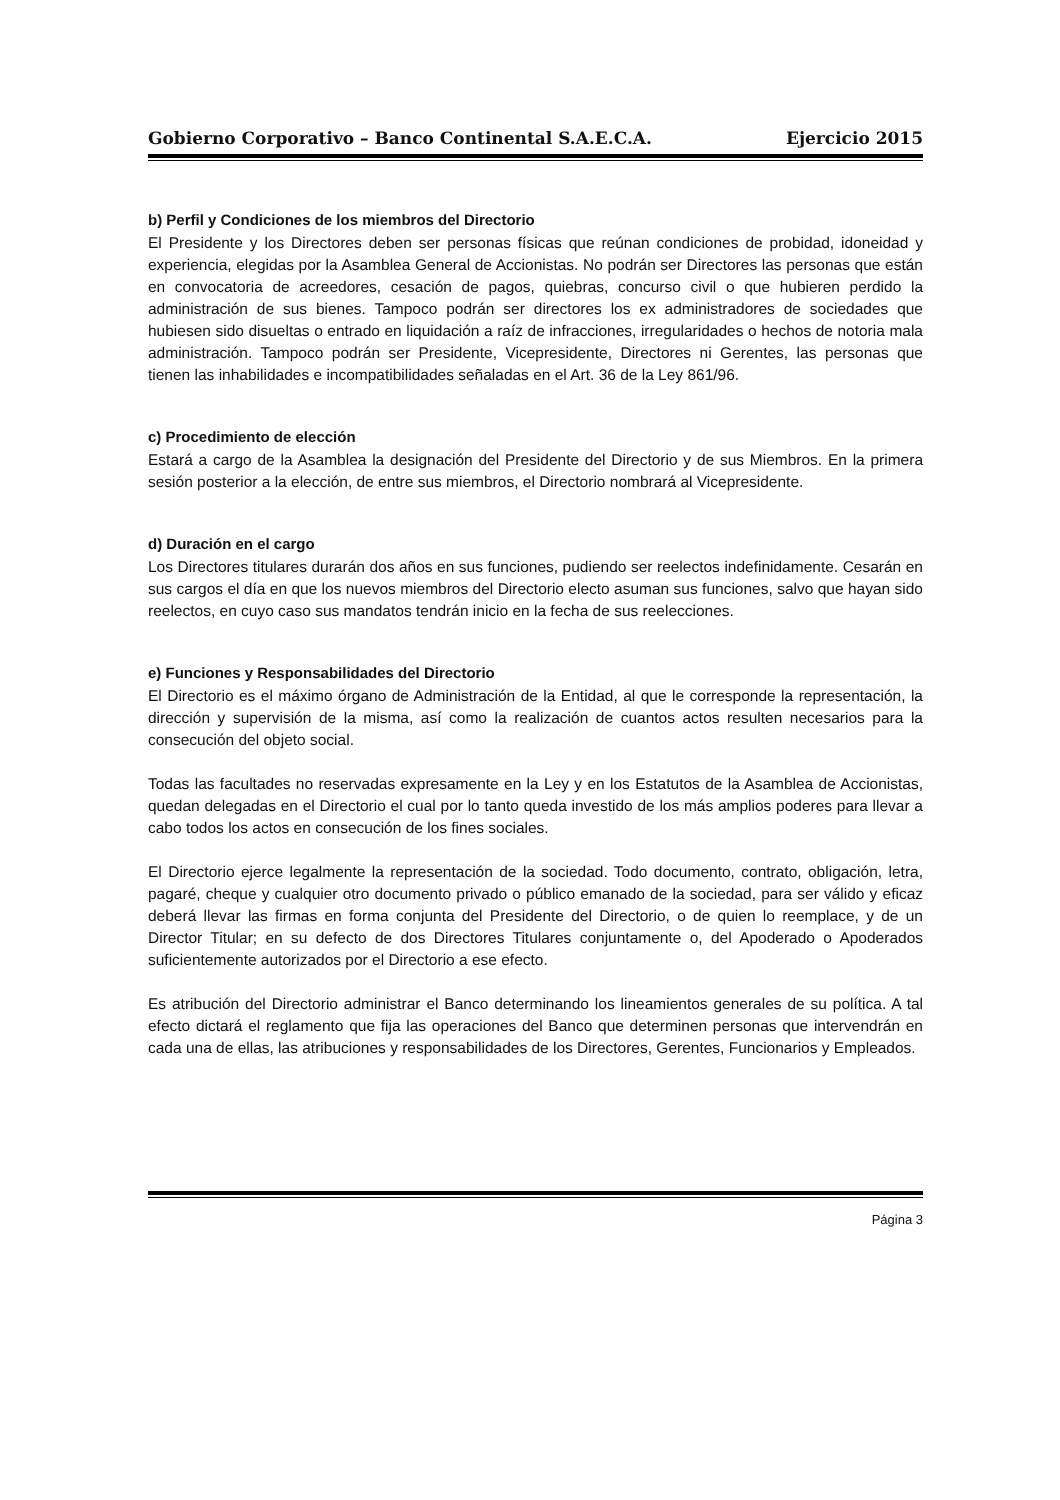Gobierno Corporativo – Banco Continental S.A.E.C.A. Ejercicio 2015
b) Perfil y Condiciones de los miembros del Directorio
El Presidente y los Directores deben ser personas físicas que reúnan condiciones de probidad, idoneidad y experiencia, elegidas por la Asamblea General de Accionistas. No podrán ser Directores las personas que están en convocatoria de acreedores, cesación de pagos, quiebras, concurso civil o que hubieren perdido la administración de sus bienes. Tampoco podrán ser directores los ex administradores de sociedades que hubiesen sido disueltas o entrado en liquidación a raíz de infracciones, irregularidades o hechos de notoria mala administración. Tampoco podrán ser Presidente, Vicepresidente, Directores ni Gerentes, las personas que tienen las inhabilidades e incompatibilidades señaladas en el Art. 36 de la Ley 861/96.
c) Procedimiento de elección
Estará a cargo de la Asamblea la designación del Presidente del Directorio y de sus Miembros. En la primera sesión posterior a la elección, de entre sus miembros, el Directorio nombrará al Vicepresidente.
d) Duración en el cargo
Los Directores titulares durarán dos años en sus funciones, pudiendo ser reelectos indefinidamente. Cesarán en sus cargos el día en que los nuevos miembros del Directorio electo asuman sus funciones, salvo que hayan sido reelectos, en cuyo caso sus mandatos tendrán inicio en la fecha de sus reelecciones.
e) Funciones y Responsabilidades del Directorio
El Directorio es el máximo órgano de Administración de la Entidad, al que le corresponde la representación, la dirección y supervisión de la misma, así como la realización de cuantos actos resulten necesarios para la consecución del objeto social.
Todas las facultades no reservadas expresamente en la Ley y en los Estatutos de la Asamblea de Accionistas, quedan delegadas en el Directorio el cual por lo tanto queda investido de los más amplios poderes para llevar a cabo todos los actos en consecución de los fines sociales.
El Directorio ejerce legalmente la representación de la sociedad. Todo documento, contrato, obligación, letra, pagaré, cheque y cualquier otro documento privado o público emanado de la sociedad, para ser válido y eficaz deberá llevar las firmas en forma conjunta del Presidente del Directorio, o de quien lo reemplace, y de un Director Titular; en su defecto de dos Directores Titulares conjuntamente o, del Apoderado o Apoderados suficientemente autorizados por el Directorio a ese efecto.
Es atribución del Directorio administrar el Banco determinando los lineamientos generales de su política. A tal efecto dictará el reglamento que fija las operaciones del Banco que determinen personas que intervendrán en cada una de ellas, las atribuciones y responsabilidades de los Directores, Gerentes, Funcionarios y Empleados.
Página 3